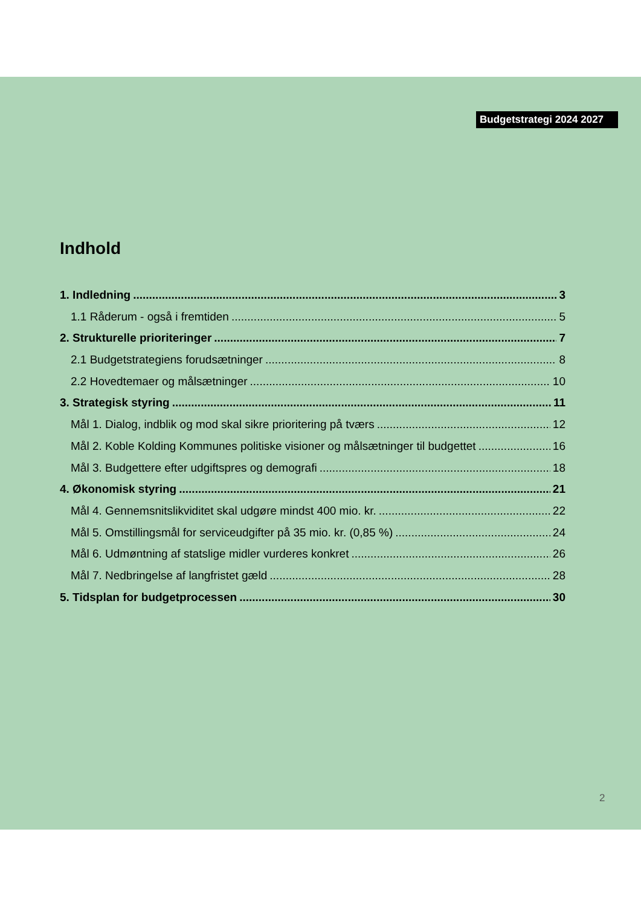Budgetstrategi 2024 2027
Indhold
1. Indledning 3
1.1 Råderum - også i fremtiden 5
2. Strukturelle prioriteringer 7
2.1 Budgetstrategiens forudsætninger 8
2.2 Hovedtemaer og målsætninger 10
3. Strategisk styring 11
Mål 1. Dialog, indblik og mod skal sikre prioritering på tværs 12
Mål 2. Koble Kolding Kommunes politiske visioner og målsætninger til budgettet 16
Mål 3. Budgettere efter udgiftspres og demografi 18
4. Økonomisk styring 21
Mål 4. Gennemsnitslikviditet skal udgøre mindst 400 mio. kr. 22
Mål 5. Omstillingsmål for serviceudgifter på 35 mio. kr. (0,85 %) 24
Mål 6. Udmøntning af statslige midler vurderes konkret 26
Mål 7. Nedbringelse af langfristet gæld 28
5. Tidsplan for budgetprocessen 30
2